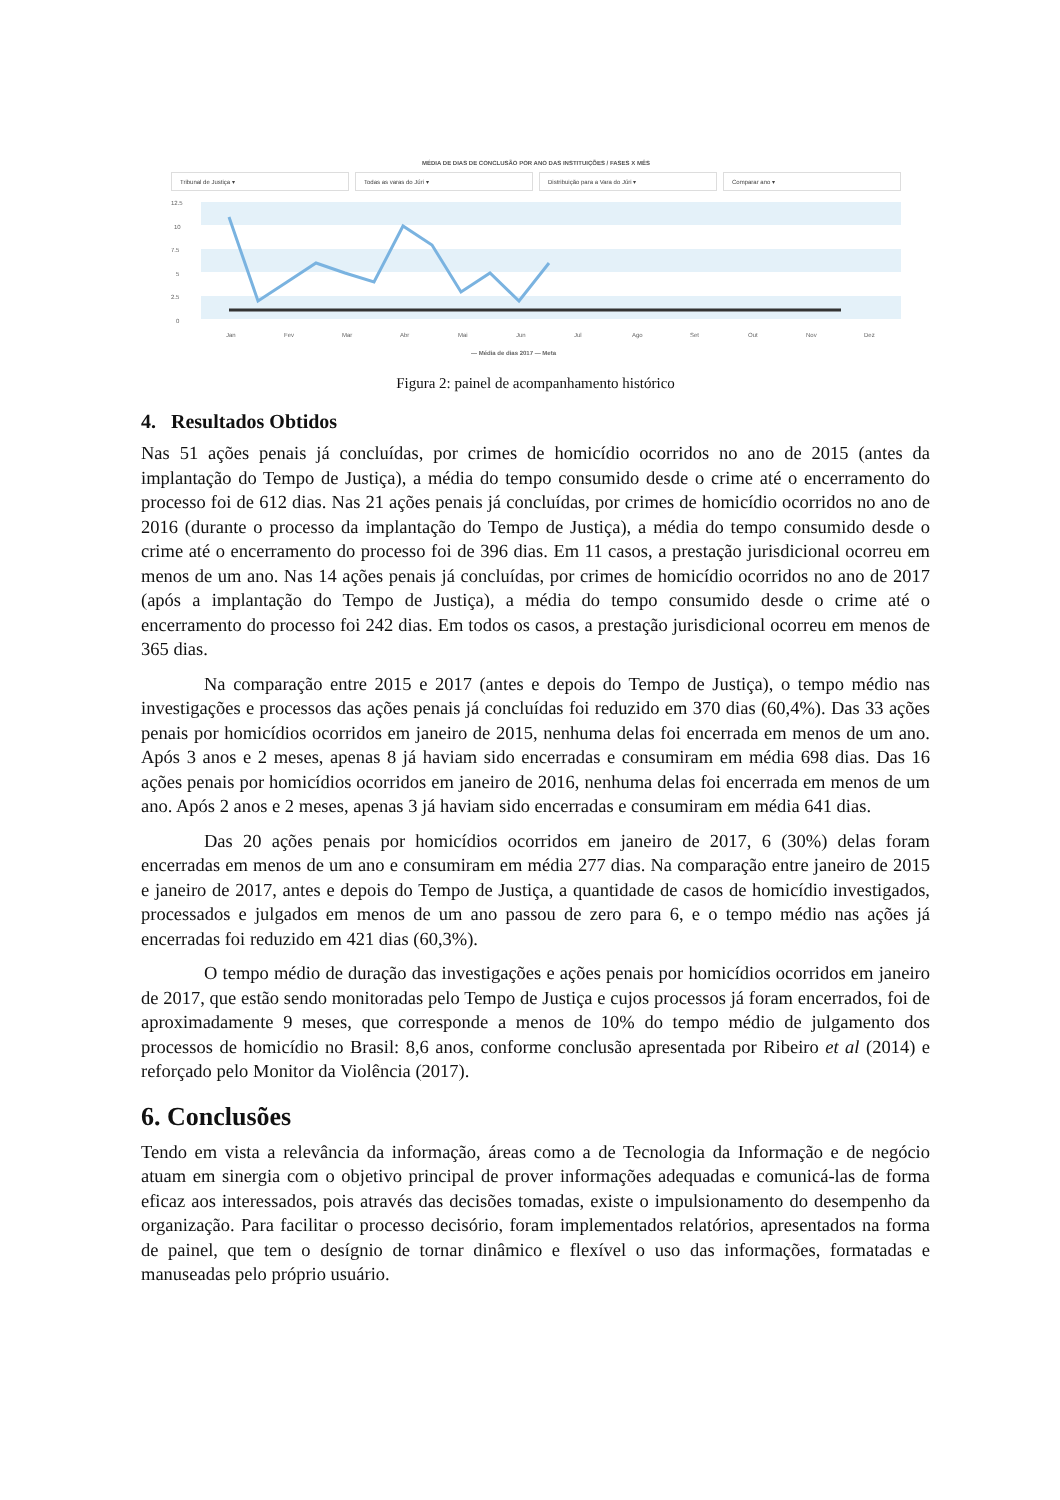MÉDIA DE DIAS DE CONCLUSÃO POR ANO DAS INSTITUIÇÕES / FASES X MÊS
Tribunal de Justiça ▾ Todas as varas do Júri ▾ Distribuição para a Vara do Júri ▾
Comparar ano ▾
12.5
10
7.5
5
2.5
0
Jan
Fev
Mar
Abr
Mai
Jun
Jul
Ago
Set
Out
Nov
Dez
— Média de dias 2017 — Meta
Figura 2: painel de acompanhamento histórico
4. Resultados Obtidos
Nas 51 ações penais já concluídas, por crimes de homicídio ocorridos no ano de 2015 (antes da implantação do Tempo de Justiça), a média do tempo consumido desde o crime até o encerramento do processo foi de 612 dias. Nas 21 ações penais já concluídas, por crimes de homicídio ocorridos no ano de 2016 (durante o processo da implantação do Tempo de Justiça), a média do tempo consumido desde o crime até o encerramento do processo foi de 396 dias. Em 11 casos, a prestação jurisdicional ocorreu em menos de um ano. Nas 14 ações penais já concluídas, por crimes de homicídio ocorridos no ano de 2017 (após a implantação do Tempo de Justiça), a média do tempo consumido desde o crime até o encerramento do processo foi 242 dias. Em todos os casos, a prestação jurisdicional ocorreu em menos de 365 dias.
Na comparação entre 2015 e 2017 (antes e depois do Tempo de Justiça), o tempo médio nas investigações e processos das ações penais já concluídas foi reduzido em 370 dias (60,4%). Das 33 ações penais por homicídios ocorridos em janeiro de 2015, nenhuma delas foi encerrada em menos de um ano. Após 3 anos e 2 meses, apenas 8 já haviam sido encerradas e consumiram em média 698 dias. Das 16 ações penais por homicídios ocorridos em janeiro de 2016, nenhuma delas foi encerrada em menos de um ano. Após 2 anos e 2 meses, apenas 3 já haviam sido encerradas e consumiram em média 641 dias.
Das 20 ações penais por homicídios ocorridos em janeiro de 2017, 6 (30%) delas foram encerradas em menos de um ano e consumiram em média 277 dias. Na comparação entre janeiro de 2015 e janeiro de 2017, antes e depois do Tempo de Justiça, a quantidade de casos de homicídio investigados, processados e julgados em menos de um ano passou de zero para 6, e o tempo médio nas ações já encerradas foi reduzido em 421 dias (60,3%).
O tempo médio de duração das investigações e ações penais por homicídios ocorridos em janeiro de 2017, que estão sendo monitoradas pelo Tempo de Justiça e cujos processos já foram encerrados, foi de aproximadamente 9 meses, que corresponde a menos de 10% do tempo médio de julgamento dos processos de homicídio no Brasil: 8,6 anos, conforme conclusão apresentada por Ribeiro et al (2014) e reforçado pelo Monitor da Violência (2017).
6. Conclusões
Tendo em vista a relevância da informação, áreas como a de Tecnologia da Informação e de negócio atuam em sinergia com o objetivo principal de prover informações adequadas e comunicá-las de forma eficaz aos interessados, pois através das decisões tomadas, existe o impulsionamento do desempenho da organização. Para facilitar o processo decisório, foram implementados relatórios, apresentados na forma de painel, que tem o desígnio de tornar dinâmico e flexível o uso das informações, formatadas e manuseadas pelo próprio usuário.